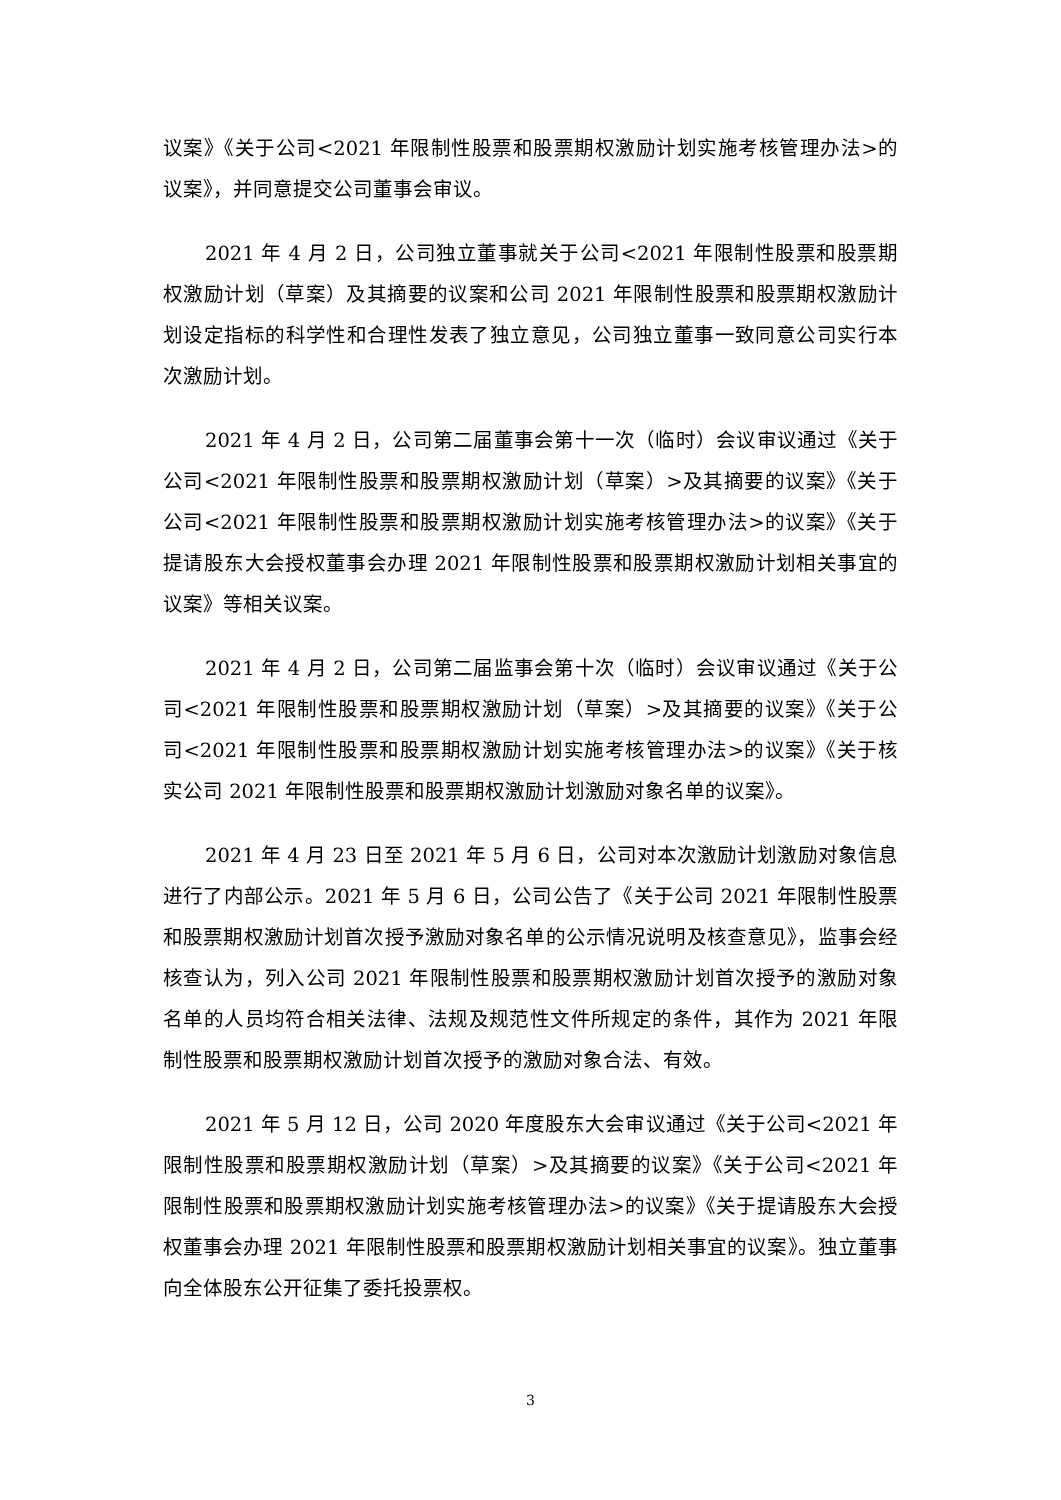议案》《关于公司<2021 年限制性股票和股票期权激励计划实施考核管理办法>的议案》，并同意提交公司董事会审议。
2021 年 4 月 2 日，公司独立董事就关于公司<2021 年限制性股票和股票期权激励计划（草案）及其摘要的议案和公司 2021 年限制性股票和股票期权激励计划设定指标的科学性和合理性发表了独立意见，公司独立董事一致同意公司实行本次激励计划。
2021 年 4 月 2 日，公司第二届董事会第十一次（临时）会议审议通过《关于公司<2021 年限制性股票和股票期权激励计划（草案）>及其摘要的议案》《关于公司<2021 年限制性股票和股票期权激励计划实施考核管理办法>的议案》《关于提请股东大会授权董事会办理 2021 年限制性股票和股票期权激励计划相关事宜的议案》等相关议案。
2021 年 4 月 2 日，公司第二届监事会第十次（临时）会议审议通过《关于公司<2021 年限制性股票和股票期权激励计划（草案）>及其摘要的议案》《关于公司<2021 年限制性股票和股票期权激励计划实施考核管理办法>的议案》《关于核实公司 2021 年限制性股票和股票期权激励计划激励对象名单的议案》。
2021 年 4 月 23 日至 2021 年 5 月 6 日，公司对本次激励计划激励对象信息进行了内部公示。2021 年 5 月 6 日，公司公告了《关于公司 2021 年限制性股票和股票期权激励计划首次授予激励对象名单的公示情况说明及核查意见》，监事会经核查认为，列入公司 2021 年限制性股票和股票期权激励计划首次授予的激励对象名单的人员均符合相关法律、法规及规范性文件所规定的条件，其作为 2021 年限制性股票和股票期权激励计划首次授予的激励对象合法、有效。
2021 年 5 月 12 日，公司 2020 年度股东大会审议通过《关于公司<2021 年限制性股票和股票期权激励计划（草案）>及其摘要的议案》《关于公司<2021 年限制性股票和股票期权激励计划实施考核管理办法>的议案》《关于提请股东大会授权董事会办理 2021 年限制性股票和股票期权激励计划相关事宜的议案》。独立董事向全体股东公开征集了委托投票权。
3